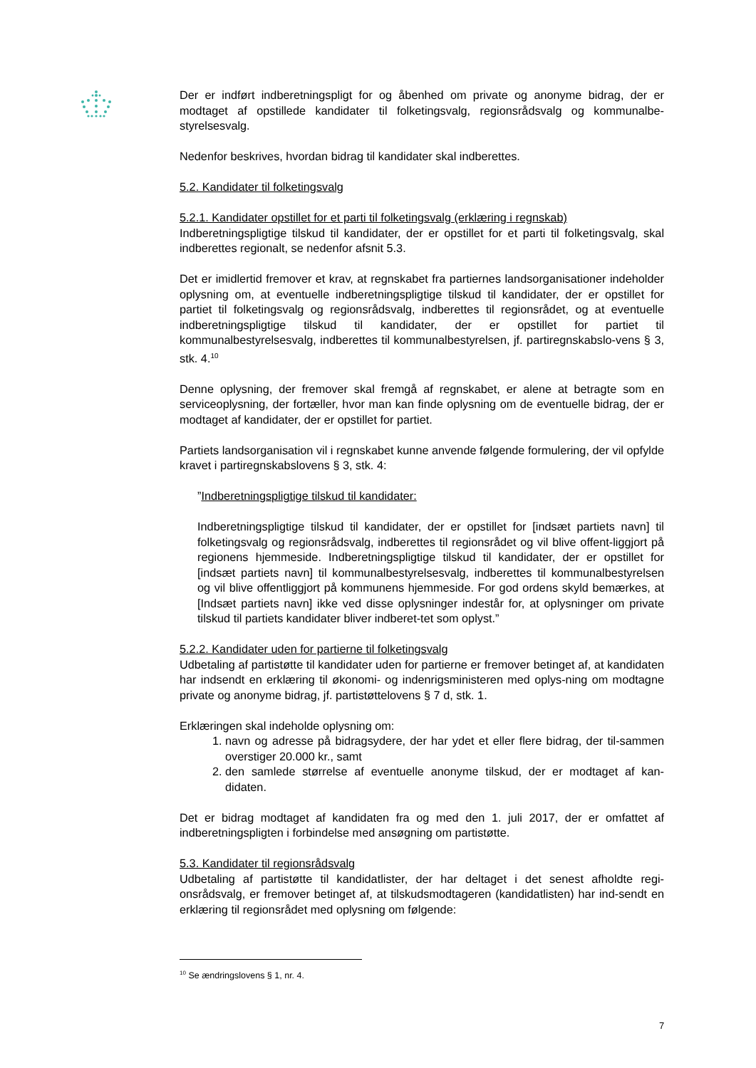Der er indført indberetningspligt for og åbenhed om private og anonyme bidrag, der er modtaget af opstillede kandidater til folketingsvalg, regionsrådsvalg og kommunalbe-styrelsesvalg.
Nedenfor beskrives, hvordan bidrag til kandidater skal indberettes.
5.2. Kandidater til folketingsvalg
5.2.1. Kandidater opstillet for et parti til folketingsvalg (erklæring i regnskab)
Indberetningspligtige tilskud til kandidater, der er opstillet for et parti til folketingsvalg, skal indberettes regionalt, se nedenfor afsnit 5.3.
Det er imidlertid fremover et krav, at regnskabet fra partiernes landsorganisationer indeholder oplysning om, at eventuelle indberetningspligtige tilskud til kandidater, der er opstillet for partiet til folketingsvalg og regionsrådsvalg, indberettes til regionsrådet, og at eventuelle indberetningspligtige tilskud til kandidater, der er opstillet for partiet til kommunalbestyrelsesvalg, indberettes til kommunalbestyrelsen, jf. partiregnskabslo-vens § 3, stk. 4.<sup>10</sup>
Denne oplysning, der fremover skal fremgå af regnskabet, er alene at betragte som en serviceoplysning, der fortæller, hvor man kan finde oplysning om de eventuelle bidrag, der er modtaget af kandidater, der er opstillet for partiet.
Partiets landsorganisation vil i regnskabet kunne anvende følgende formulering, der vil opfylde kravet i partiregnskabslovens § 3, stk. 4:
”Indberetningspligtige tilskud til kandidater:
Indberetningspligtige tilskud til kandidater, der er opstillet for [indsæt partiets navn] til folketingsvalg og regionsrådsvalg, indberettes til regionsrådet og vil blive offent-liggjort på regionens hjemmeside. Indberetningspligtige tilskud til kandidater, der er opstillet for [indsæt partiets navn] til kommunalbestyrelsesvalg, indberettes til kommunalbestyrelsen og vil blive offentliggjort på kommunens hjemmeside. For god ordens skyld bemærkes, at [Indsæt partiets navn] ikke ved disse oplysninger indestår for, at oplysninger om private tilskud til partiets kandidater bliver indberet-tet som oplyst.”
5.2.2. Kandidater uden for partierne til folketingsvalg
Udbetaling af partistøtte til kandidater uden for partierne er fremover betinget af, at kandidaten har indsendt en erklæring til økonomi- og indenrigsministeren med oplys-ning om modtagne private og anonyme bidrag, jf. partistøttelovens § 7 d, stk. 1.
Erklæringen skal indeholde oplysning om:
1. navn og adresse på bidragsydere, der har ydet et eller flere bidrag, der til-sammen overstiger 20.000 kr., samt
2. den samlede størrelse af eventuelle anonyme tilskud, der er modtaget af kan-didaten.
Det er bidrag modtaget af kandidaten fra og med den 1. juli 2017, der er omfattet af indberetningspligten i forbindelse med ansøgning om partistøtte.
5.3. Kandidater til regionsrådsvalg
Udbetaling af partistøtte til kandidatlister, der har deltaget i det senest afholdte regi-onsrådsvalg, er fremover betinget af, at tilskudsmodtageren (kandidatlisten) har ind-sendt en erklæring til regionsrådet med oplysning om følgende:
<sup>10</sup> Se ændringslovens § 1, nr. 4.
7